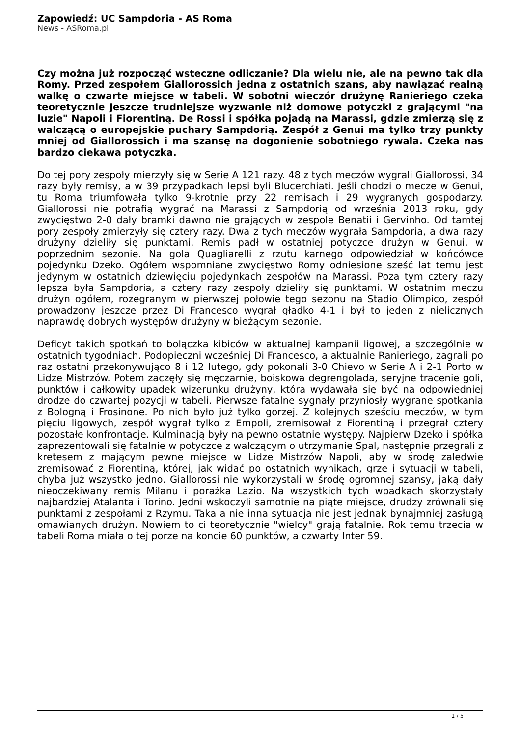Zapowiedź: UC Sampdoria - AS Roma
News - ASRoma.pl
Czy można już rozpocząć wsteczne odliczanie? Dla wielu nie, ale na pewno tak dla Romy. Przed zespołem Giallorossich jedna z ostatnich szans, aby nawiązać realną walkę o czwarte miejsce w tabeli. W sobotni wieczór drużynę Ranieriego czeka teoretycznie jeszcze trudniejsze wyzwanie niż domowe potyczki z grającymi "na luzie" Napoli i Fiorentiną. De Rossi i spółka pojadą na Marassi, gdzie zmierzą się z walczącą o europejskie puchary Sampdorią. Zespół z Genui ma tylko trzy punkty mniej od Giallorossich i ma szansę na dogonienie sobotniego rywala. Czeka nas bardzo ciekawa potyczka.
Do tej pory zespoły mierzyły się w Serie A 121 razy. 48 z tych meczów wygrali Giallorossi, 34 razy były remisy, a w 39 przypadkach lepsi byli Blucerchiati. Jeśli chodzi o mecze w Genui, tu Roma triumfowała tylko 9-krotnie przy 22 remisach i 29 wygranych gospodarzy. Giallorossi nie potrafią wygrać na Marassi z Sampdorią od września 2013 roku, gdy zwycięstwo 2-0 dały bramki dawno nie grających w zespole Benatii i Gervinho. Od tamtej pory zespoły zmierzyły się cztery razy. Dwa z tych meczów wygrała Sampdoria, a dwa razy drużyny dzieliły się punktami. Remis padł w ostatniej potyczce drużyn w Genui, w poprzednim sezonie. Na gola Quagliarelli z rzutu karnego odpowiedział w końcówce pojedynku Dzeko. Ogółem wspomniane zwycięstwo Romy odniesione sześć lat temu jest jedynym w ostatnich dziewięciu pojedynkach zespołów na Marassi. Poza tym cztery razy lepsza była Sampdoria, a cztery razy zespoły dzieliły się punktami. W ostatnim meczu drużyn ogółem, rozegranym w pierwszej połowie tego sezonu na Stadio Olimpico, zespół prowadzony jeszcze przez Di Francesco wygrał gładko 4-1 i był to jeden z nielicznych naprawdę dobrych występów drużyny w bieżącym sezonie.
Deficyt takich spotkań to bolączka kibiców w aktualnej kampanii ligowej, a szczególnie w ostatnich tygodniach. Podopieczni wcześniej Di Francesco, a aktualnie Ranieriego, zagrali po raz ostatni przekonywująco 8 i 12 lutego, gdy pokonali 3-0 Chievo w Serie A i 2-1 Porto w Lidze Mistrzów. Potem zaczęły się męczarnie, boiskowa degrengolada, seryjne tracenie goli, punktów i całkowity upadek wizerunku drużyny, która wydawała się być na odpowiedniej drodze do czwartej pozycji w tabeli. Pierwsze fatalne sygnały przyniosły wygrane spotkania z Bologną i Frosinone. Po nich było już tylko gorzej. Z kolejnych sześciu meczów, w tym pięciu ligowych, zespół wygrał tylko z Empoli, zremisował z Fiorentiną i przegrał cztery pozostałe konfrontacje. Kulminacją były na pewno ostatnie występy. Najpierw Dzeko i spółka zaprezentowali się fatalnie w potyczce z walczącym o utrzymanie Spal, następnie przegrali z kretesem z mającym pewne miejsce w Lidze Mistrzów Napoli, aby w środę zaledwie zremisować z Fiorentiną, której, jak widać po ostatnich wynikach, grze i sytuacji w tabeli, chyba już wszystko jedno. Giallorossi nie wykorzystali w środę ogromnej szansy, jaką dały nieoczekiwany remis Milanu i porażka Lazio. Na wszystkich tych wpadkach skorzystały najbardziej Atalanta i Torino. Jedni wskoczyli samotnie na piąte miejsce, drudzy zrównali się punktami z zespołami z Rzymu. Taka a nie inna sytuacja nie jest jednak bynajmniej zasługą omawianych drużyn. Nowiem to ci teoretycznie "wielcy" grają fatalnie. Rok temu trzecia w tabeli Roma miała o tej porze na koncie 60 punktów, a czwarty Inter 59.
1 / 5